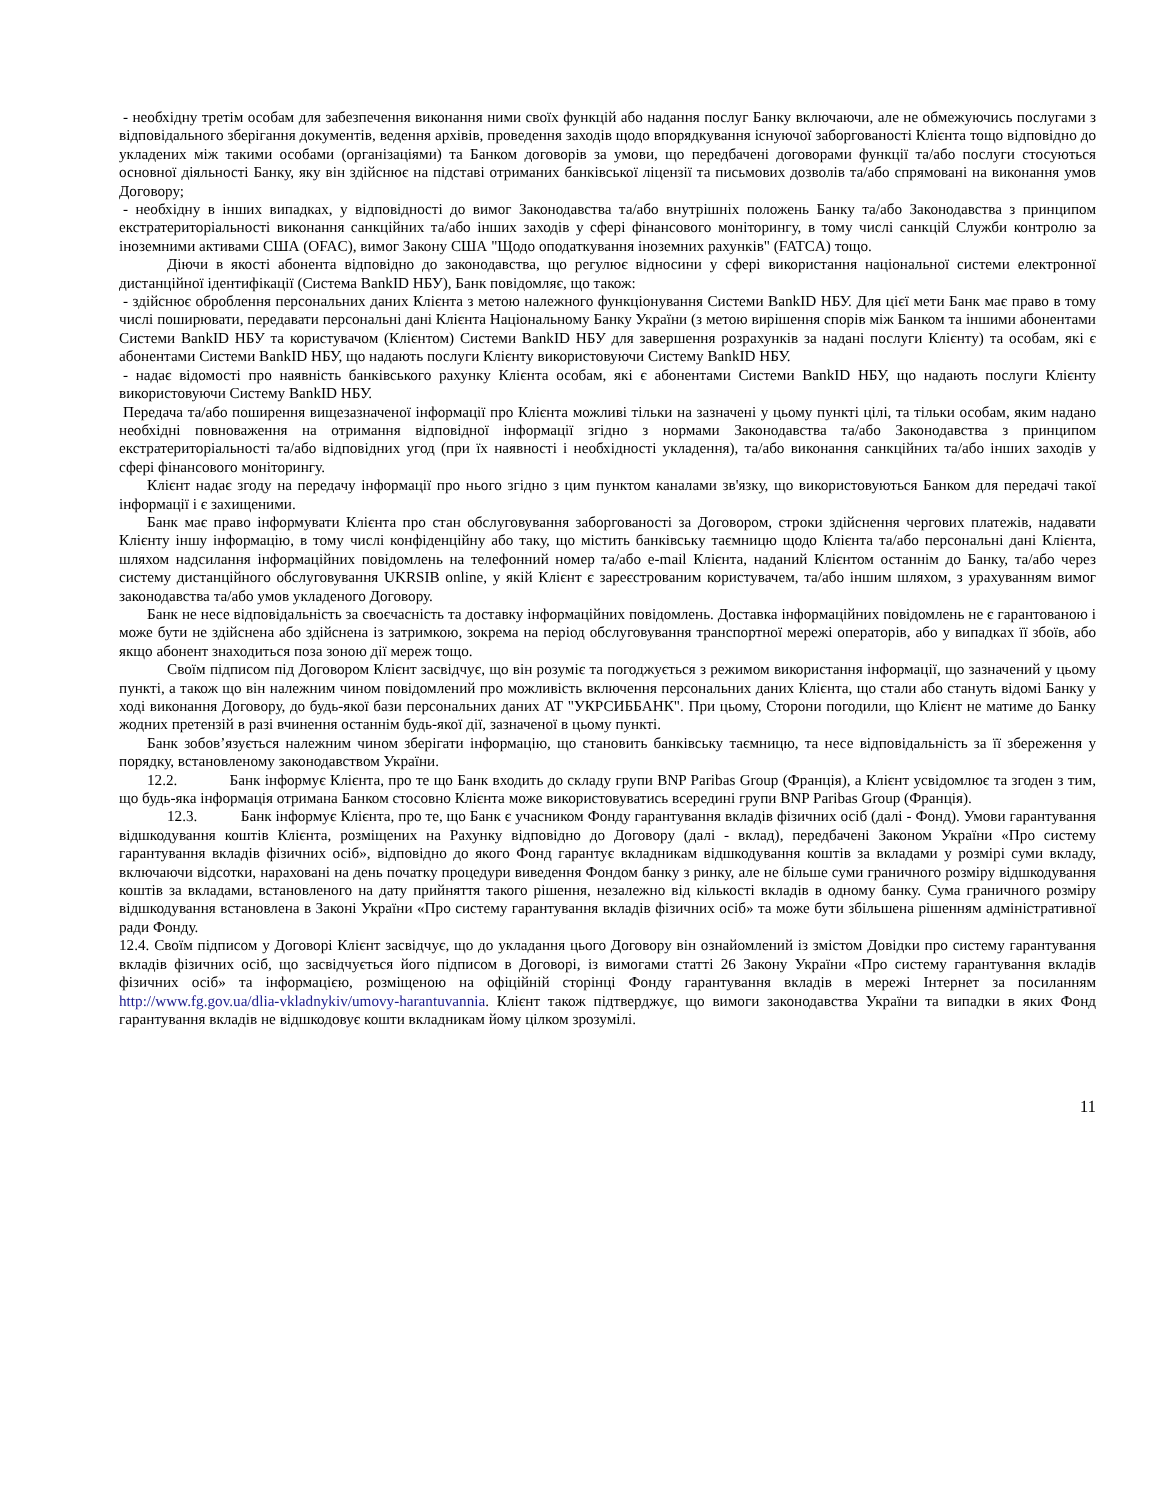- необхідну третім особам для забезпечення виконання ними своїх функцій або надання послуг Банку включаючи, але не обмежуючись послугами з відповідального зберігання документів, ведення архівів, проведення заходів щодо впорядкування існуючої заборгованості Клієнта тощо відповідно до укладених між такими особами (організаціями) та Банком договорів за умови, що передбачені договорами функції та/або послуги стосуються основної діяльності Банку, яку він здійснює на підставі отриманих банківської ліцензії та письмових дозволів та/або спрямовані на виконання умов Договору;
- необхідну в інших випадках, у відповідності до вимог Законодавства та/або внутрішніх положень Банку та/або Законодавства з принципом екстратериторіальності виконання санкційних та/або інших заходів у сфері фінансового моніторингу, в тому числі санкцій Служби контролю за іноземними активами США (OFAC), вимог Закону США "Щодо оподаткування іноземних рахунків" (FATCA) тощо.
Діючи в якості абонента відповідно до законодавства, що регулює відносини у сфері використання національної системи електронної дистанційної ідентифікації (Система BankID НБУ), Банк повідомляє, що також:
- здійснює оброблення персональних даних Клієнта з метою належного функціонування Системи BankID НБУ. Для цієї мети Банк має право в тому числі поширювати, передавати персональні дані Клієнта Національному Банку України (з метою вирішення спорів між Банком та іншими абонентами Системи BankID НБУ та користувачом (Клієнтом) Системи BankID НБУ для завершення розрахунків за надані послуги Клієнту) та особам, які є абонентами Системи BankID НБУ, що надають послуги Клієнту використовуючи Систему BankID НБУ.
- надає відомості про наявність банківського рахунку Клієнта особам, які є абонентами Системи BankID НБУ, що надають послуги Клієнту використовуючи Систему BankID НБУ.
Передача та/або поширення вищезазначеної інформації про Клієнта можливі тільки на зазначені у цьому пункті цілі, та тільки особам, яким надано необхідні повноваження на отримання відповідної інформації згідно з нормами Законодавства та/або Законодавства з принципом екстратериторіальності та/або відповідних угод (при їх наявності і необхідності укладення), та/або виконання санкційних та/або інших заходів у сфері фінансового моніторингу.
Клієнт надає згоду на передачу інформації про нього згідно з цим пунктом каналами зв'язку, що використовуються Банком для передачі такої інформації і є захищеними.
Банк має право інформувати Клієнта про стан обслуговування заборгованості за Договором, строки здійснення чергових платежів, надавати Клієнту іншу інформацію, в тому числі конфіденційну або таку, що містить банківську таємницю щодо Клієнта та/або персональні дані Клієнта, шляхом надсилання інформаційних повідомлень на телефонний номер та/або e-mail Клієнта, наданий Клієнтом останнім до Банку, та/або через систему дистанційного обслуговування UKRSIB online, у якій Клієнт є зареєстрованим користувачем, та/або іншим шляхом, з урахуванням вимог законодавства та/або умов укладеного Договору.
Банк не несе відповідальність за своєчасність та доставку інформаційних повідомлень. Доставка інформаційних повідомлень не є гарантованою і може бути не здійснена або здійснена із затримкою, зокрема на період обслуговування транспортної мережі операторів, або у випадках її збоїв, або якщо абонент знаходиться поза зоною дії мереж тощо.
Своїм підписом під Договором Клієнт засвідчує, що він розуміє та погоджується з режимом використання інформації, що зазначений у цьому пункті, а також що він належним чином повідомлений про можливість включення персональних даних Клієнта, що стали або стануть відомі Банку у ході виконання Договору, до будь-якої бази персональних даних АТ "УКРСИББАНК". При цьому, Сторони погодили, що Клієнт не матиме до Банку жодних претензій в разі вчинення останнім будь-якої дії, зазначеної в цьому пункті.
Банк зобов’язується належним чином зберігати інформацію, що становить банківську таємницю, та несе відповідальність за її збереження у порядку, встановленому законодавством України.
12.2. Банк інформує Клієнта, про те що Банк входить до складу групи BNP Paribas Group (Франція), а Клієнт усвідомлює та згоден з тим, що будь-яка інформація отримана Банком стосовно Клієнта може використовуватись всередині групи BNP Paribas Group (Франція).
12.3. Банк інформує Клієнта, про те, що Банк є учасником Фонду гарантування вкладів фізичних осіб (далі - Фонд). Умови гарантування відшкодування коштів Клієнта, розміщених на Рахунку відповідно до Договору (далі - вклад), передбачені Законом України «Про систему гарантування вкладів фізичних осіб», відповідно до якого Фонд гарантує вкладникам відшкодування коштів за вкладами у розмірі суми вкладу, включаючи відсотки, нараховані на день початку процедури виведення Фондом банку з ринку, але не більше суми граничного розміру відшкодування коштів за вкладами, встановленого на дату прийняття такого рішення, незалежно від кількості вкладів в одному банку. Сума граничного розміру відшкодування встановлена в Законі України «Про систему гарантування вкладів фізичних осіб» та може бути збільшена рішенням адміністративної ради Фонду.
12.4. Своїм підписом у Договорі Клієнт засвідчує, що до укладання цього Договору він ознайомлений із змістом Довідки про систему гарантування вкладів фізичних осіб, що засвідчується його підписом в Договорі, із вимогами статті 26 Закону України «Про систему гарантування вкладів фізичних осіб» та інформацією, розміщеною на офіційній сторінці Фонду гарантування вкладів в мережі Інтернет за посиланням http://www.fg.gov.ua/dlia-vkladnykiv/umovy-harantuvannia. Клієнт також підтверджує, що вимоги законодавства України та випадки в яких Фонд гарантування вкладів не відшкодовує кошти вкладникам йому цілком зрозумілі.
11